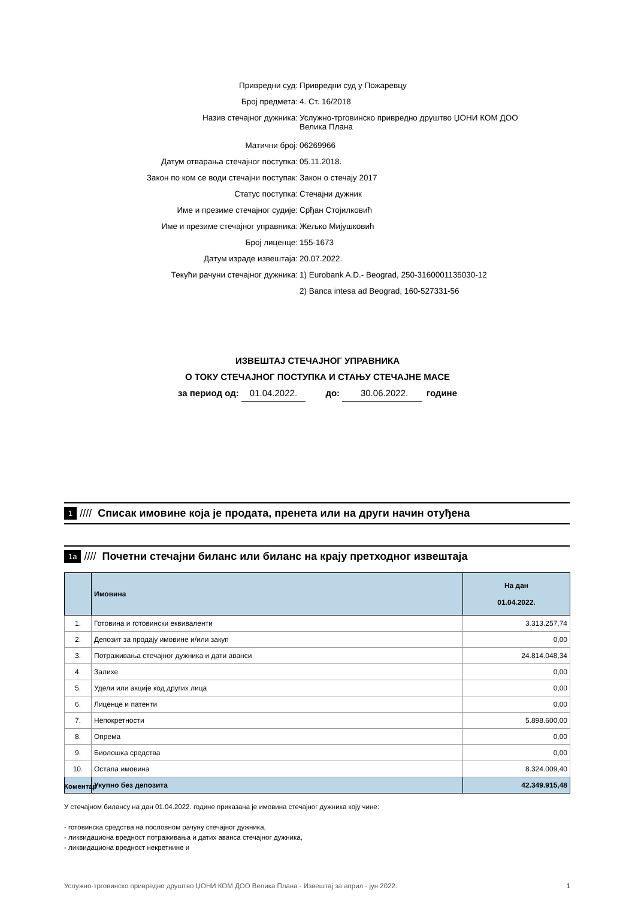| Привредни суд: | Привредни суд у Пожаревцу |
| Број предмета: | 4. Ст. 16/2018 |
| Назив стечајног дужника: | Услужно-трговинско привредно друштво ЏОНИ КОМ ДОО Велика Плана |
| Матични број: | 06269966 |
| Датум отварања стечајног поступка: | 05.11.2018. |
| Закон по ком се води стечајни поступак: | Закон о стечају 2017 |
| Статус поступка: | Стечајни дужник |
| Име и презиме стечајног судије: | Срђан Стојилковић |
| Име и презиме стечајног управника: | Жељко Мијушковић |
| Број лиценце: | 155-1673 |
| Датум израде извештаја: | 20.07.2022. |
| Текући рачуни стечајног дужника: | 1) Eurobank A.D.- Beograd, 250-3160001135030-12 |
| | 2) Banca intesa ad Beograd, 160-527331-56 |
ИЗВЕШТАЈ СТЕЧАЈНОГ УПРАВНИКА
О ТОКУ СТЕЧАЈНОГ ПОСТУПКА И СТАЊУ СТЕЧАЈНЕ МАСЕ
за период од: 01.04.2022. до: 30.06.2022. године
1 //// Списак имовине која је продата, пренета или на други начин отуђена
1а //// Почетни стечајни биланс или биланс на крају претходног извештаја
| | Имовина | На дан 01.04.2022. |
| --- | --- | --- |
| 1. | Готовина и готовински еквиваленти | 3.313.257,74 |
| 2. | Депозит за продају имовине и/или закуп | 0,00 |
| 3. | Потраживања стечајног дужника и дати аванси | 24.814.048,34 |
| 4. | Залихе | 0,00 |
| 5. | Удели или акције код других лица | 0,00 |
| 6. | Лиценце и патенти | 0,00 |
| 7. | Непокретности | 5.898.600,00 |
| 8. | Опрема | 0,00 |
| 9. | Биолошка средства | 0,00 |
| 10. | Остала имовина | 8.324.009,40 |
| | Укупно без депозита | 42.349.915,48 |
Коментар
У стечајном билансу на дан 01.04.2022. године приказана је имовина стечајног дужника коју чине:
- готовинска средства на пословном рачуну стечајног дужника,
- ликвидациона вредност потраживања и датих аванса стечајног дужника,
- ликвидациона вредност некретнине и
Услужно-трговинско привредно друштво ЏОНИ КОМ ДОО Велика Плана - Извештај за април - јун 2022. 1